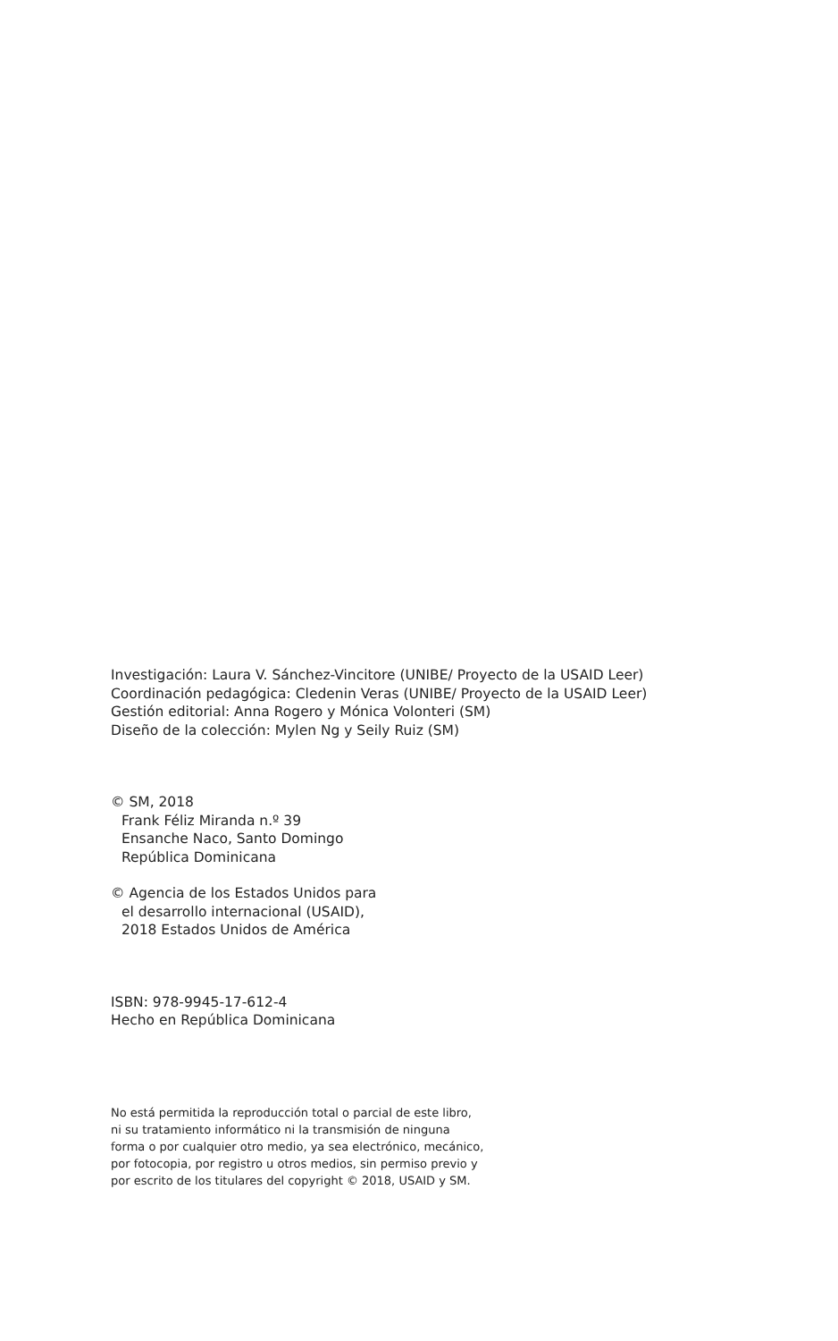Investigación: Laura V. Sánchez-Vincitore (UNIBE/ Proyecto de la USAID Leer)
Coordinación pedagógica: Cledenin Veras (UNIBE/ Proyecto de la USAID Leer)
Gestión editorial: Anna Rogero y Mónica Volonteri (SM)
Diseño de la colección: Mylen Ng y Seily Ruiz (SM)
© SM, 2018
Frank Féliz Miranda n.º 39
Ensanche Naco, Santo Domingo
República Dominicana
© Agencia de los Estados Unidos para
el desarrollo internacional (USAID),
2018 Estados Unidos de América
ISBN: 978-9945-17-612-4
Hecho en República Dominicana
No está permitida la reproducción total o parcial de este libro,
ni su tratamiento informático ni la transmisión de ninguna
forma o por cualquier otro medio, ya sea electrónico, mecánico,
por fotocopia, por registro u otros medios, sin permiso previo y
por escrito de los titulares del copyright © 2018, USAID y SM.